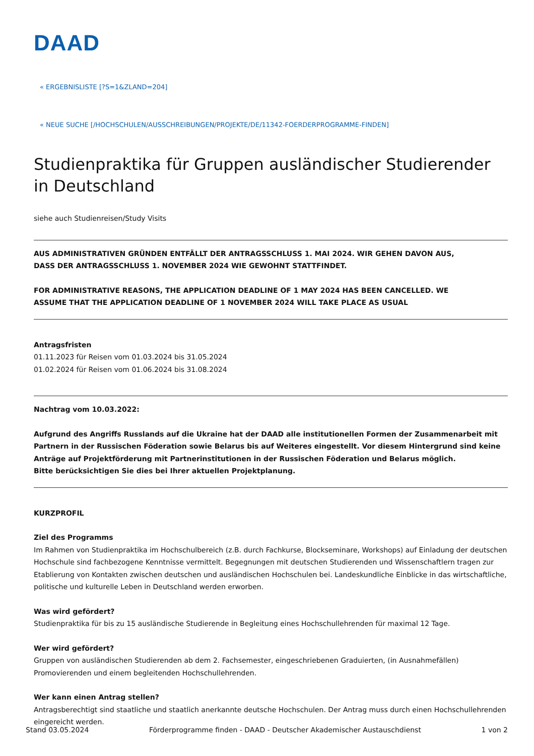DAAD
« ERGEBNISLISTE [?S=1&ZLAND=204]
« NEUE SUCHE [/HOCHSCHULEN/AUSSCHREIBUNGEN/PROJEKTE/DE/11342-FOERDERPROGRAMME-FINDEN]
Studienpraktika für Gruppen ausländischer Studierender in Deutschland
siehe auch Studienreisen/Study Visits
AUS ADMINISTRATIVEN GRÜNDEN ENTFÄLLT DER ANTRAGSSCHLUSS 1. MAI 2024. WIR GEHEN DAVON AUS,
DASS DER ANTRAGSSCHLUSS 1. NOVEMBER 2024 WIE GEWOHNT STATTFINDET.
FOR ADMINISTRATIVE REASONS, THE APPLICATION DEADLINE OF 1 MAY 2024 HAS BEEN CANCELLED. WE
ASSUME THAT THE APPLICATION DEADLINE OF 1 NOVEMBER 2024 WILL TAKE PLACE AS USUAL
Antragsfristen
01.11.2023 für Reisen vom 01.03.2024 bis 31.05.2024
01.02.2024 für Reisen vom 01.06.2024 bis 31.08.2024
Nachtrag vom 10.03.2022:
Aufgrund des Angriffs Russlands auf die Ukraine hat der DAAD alle institutionellen Formen der Zusammenarbeit mit Partnern in der Russischen Föderation sowie Belarus bis auf Weiteres eingestellt. Vor diesem Hintergrund sind keine Anträge auf Projektförderung mit Partnerinstitutionen in der Russischen Föderation und Belarus möglich.
Bitte berücksichtigen Sie dies bei Ihrer aktuellen Projektplanung.
KURZPROFIL
Ziel des Programms
Im Rahmen von Studienpraktika im Hochschulbereich (z.B. durch Fachkurse, Blockseminare, Workshops) auf Einladung der deutschen Hochschule sind fachbezogene Kenntnisse vermittelt. Begegnungen mit deutschen Studierenden und Wissenschaftlern tragen zur Etablierung von Kontakten zwischen deutschen und ausländischen Hochschulen bei. Landeskundliche Einblicke in das wirtschaftliche, politische und kulturelle Leben in Deutschland werden erworben.
Was wird gefördert?
Studienpraktika für bis zu 15 ausländische Studierende in Begleitung eines Hochschullehrenden für maximal 12 Tage.
Wer wird gefördert?
Gruppen von ausländischen Studierenden ab dem 2. Fachsemester, eingeschriebenen Graduierten, (in Ausnahmefällen) Promovierenden und einem begleitenden Hochschullehrenden.
Wer kann einen Antrag stellen?
Antragsberechtigt sind staatliche und staatlich anerkannte deutsche Hochschulen. Der Antrag muss durch einen Hochschullehrenden eingereicht werden.
Stand 03.05.2024 Förderprogramme finden - DAAD - Deutscher Akademischer Austauschdienst 1 von 2